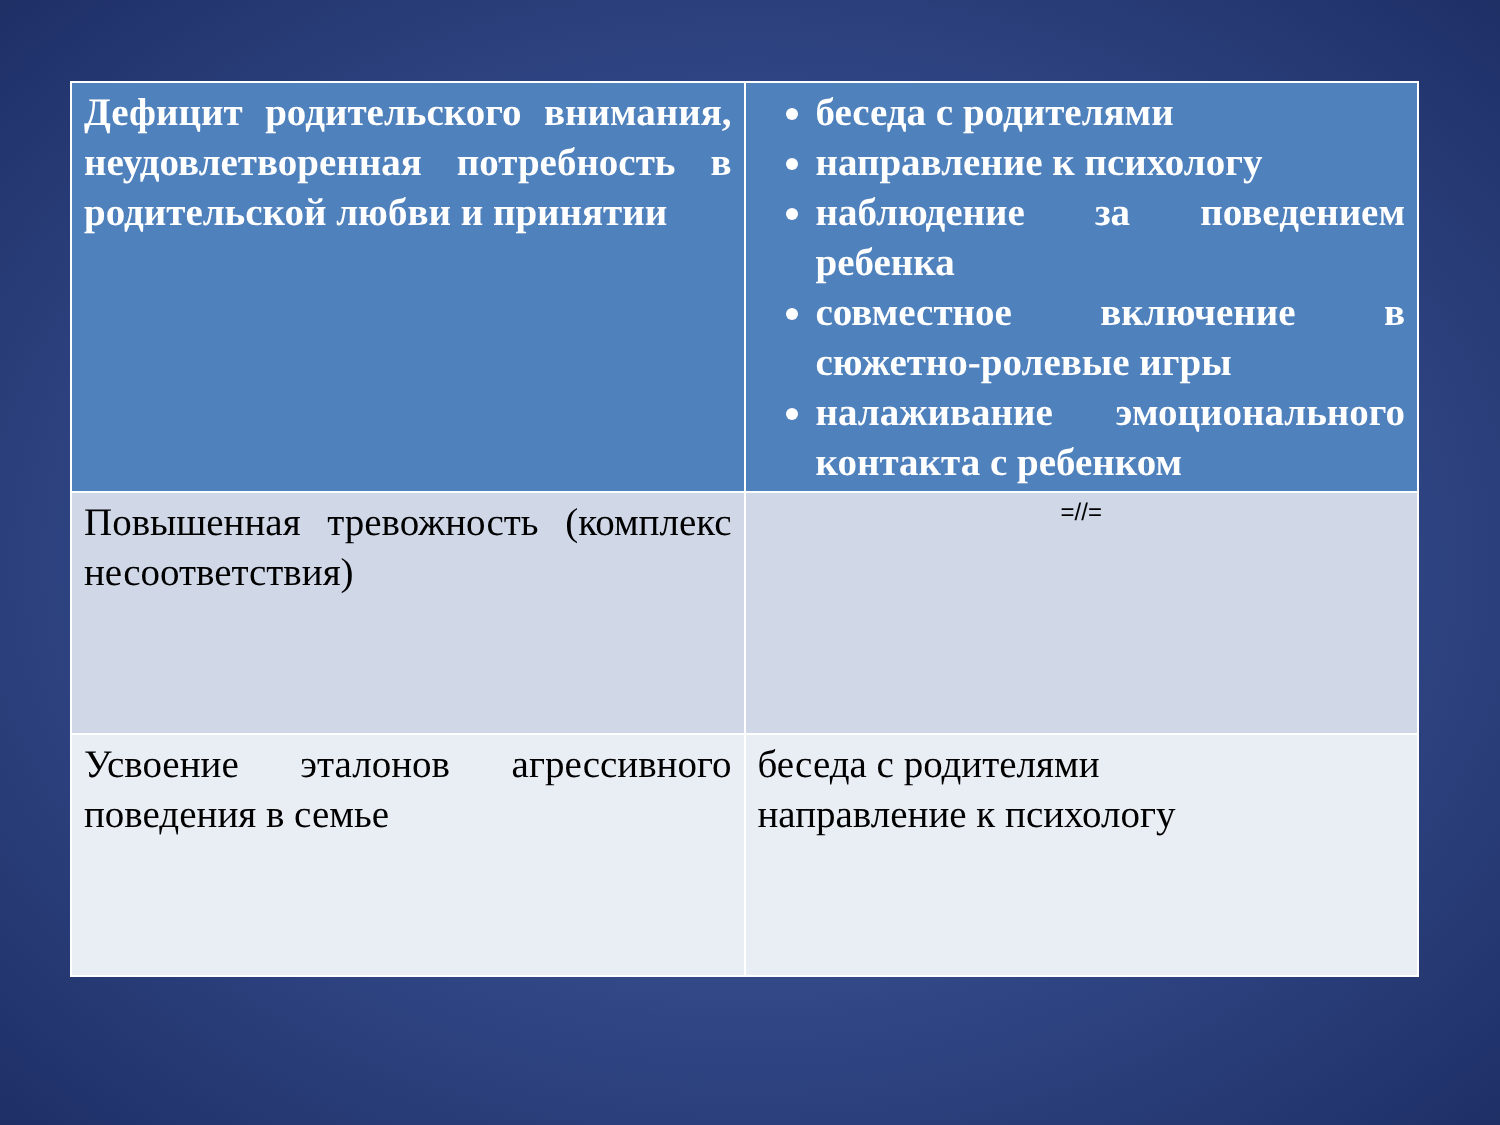| Дефицит родительского внимания, неудовлетворенная потребность в родительской любви и принятии | беседа с родителями направление к психологу наблюдение за поведением ребенка совместное включение в сюжетно-ролевые игры налаживание эмоционального контакта с ребенком |
| Повышенная тревожность (комплекс несоответствия) | =//= |
| Усвоение эталонов агрессивного поведения в семье | беседа с родителями направление к психологу |